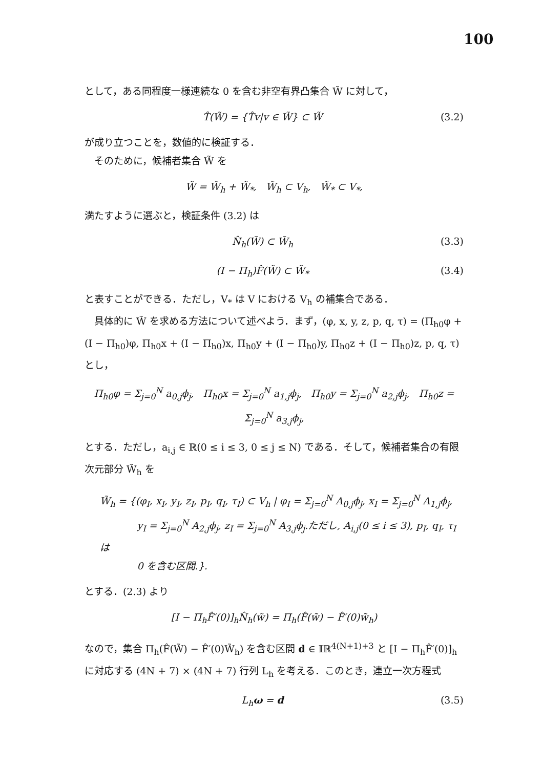100
として，ある同程度一様連続な 0 を含む非空有界凸集合 W̃ に対して，
T̂(W̃) = {T̂v|v ∈ W̃} ⊂ W̃ (3.2)
が成り立つことを，数値的に検証する．
そのために，候補者集合 W̃ を
W̃ = W̃<sub>h</sub> + W̃<sub>*</sub>, W̃<sub>h</sub> ⊂ V<sub>h</sub>, W̃<sub>*</sub> ⊂ V<sub>*</sub>,
満たすように選ぶと，検証条件 (3.2) は
N̂<sub>h</sub>(W̃) ⊂ W̃<sub>h</sub> (3.3)
(I − Π<sub>h</sub>)F̂(W̃) ⊂ W̃<sub>*</sub> (3.4)
と表すことができる．ただし，V<sub>*</sub> は V における V<sub>h</sub> の補集合である．
具体的に W̃ を求める方法について述べよう．まず，(φ, x, y, z, p, q, τ) = (Π<sub>h0</sub>φ + (I − Π<sub>h0</sub>)φ, Π<sub>h0</sub>x + (I − Π<sub>h0</sub>)x, Π<sub>h0</sub>y + (I − Π<sub>h0</sub>)y, Π<sub>h0</sub>z + (I − Π<sub>h0</sub>)z, p, q, τ) とし，
Π<sub>h0</sub>φ = Σ<sub>j=0</sub><sup>N</sup> a<sub>0,j</sub>ϕ<sub>j</sub>, Π<sub>h0</sub>x = Σ<sub>j=0</sub><sup>N</sup> a<sub>1,j</sub>ϕ<sub>j</sub>, Π<sub>h0</sub>y = Σ<sub>j=0</sub><sup>N</sup> a<sub>2,j</sub>ϕ<sub>j</sub>, Π<sub>h0</sub>z = Σ<sub>j=0</sub><sup>N</sup> a<sub>3,j</sub>ϕ<sub>j</sub>,
とする．ただし，a<sub>i,j</sub> ∈ ℝ(0 ≤ i ≤ 3, 0 ≤ j ≤ N) である．そして，候補者集合の有限次元部分 W̃<sub>h</sub> を
W̃<sub>h</sub> = {(φ<sub>I</sub>, x<sub>I</sub>, y<sub>I</sub>, z<sub>I</sub>, p<sub>I</sub>, q<sub>I</sub>, τ<sub>I</sub>) ⊂ V<sub>h</sub> | φ<sub>I</sub> = Σ<sub>j=0</sub><sup>N</sup> A<sub>0,j</sub>ϕ<sub>j</sub>, x<sub>I</sub> = Σ<sub>j=0</sub><sup>N</sup> A<sub>1,j</sub>ϕ<sub>j</sub>,
y<sub>I</sub> = Σ<sub>j=0</sub><sup>N</sup> A<sub>2,j</sub>ϕ<sub>j</sub>, z<sub>I</sub> = Σ<sub>j=0</sub><sup>N</sup> A<sub>3,j</sub>ϕ<sub>j</sub>.ただし, A<sub>i,j</sub>(0 ≤ i ≤ 3), p<sub>I</sub>, q<sub>I</sub>, τ<sub>I</sub>は
0 を含む区間.}.
とする．(2.3) より
[I − Π<sub>h</sub>F̂′(0)]<sub>h</sub>N̂<sub>h</sub>(w̃) = Π<sub>h</sub>(F̂(w̃) − F̂′(0)w̃<sub>h</sub>)
なので，集合 Π<sub>h</sub>(F̂(W̃) − F̂′(0)W̃<sub>h</sub>) を含む区間 d ∈ 𝕀ℝ<sup>4(N+1)+3</sup> と [I − Π<sub>h</sub>F̂′(0)]<sub>h</sub> に対応する (4N + 7) × (4N + 7) 行列 L<sub>h</sub> を考える．このとき，連立一次方程式
L<sub>h</sub>ω = d (3.5)